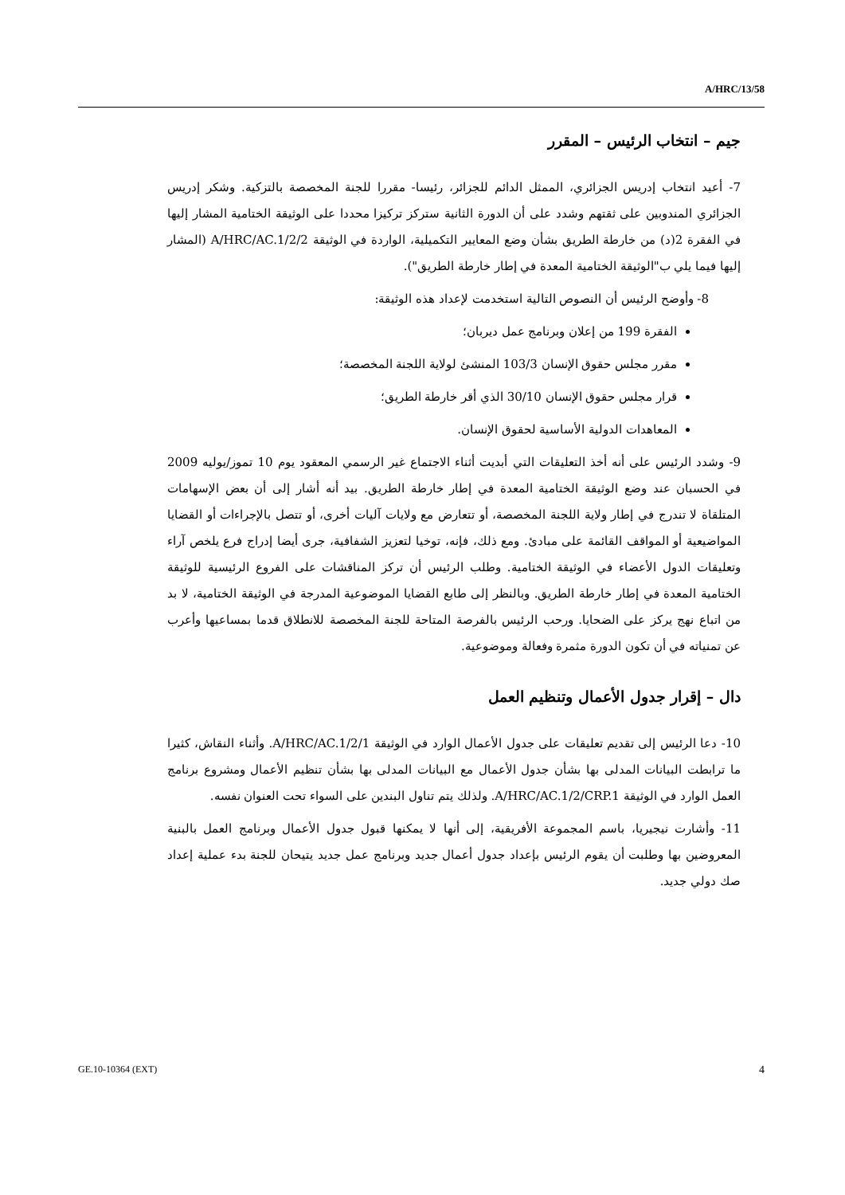A/HRC/13/58
جيم – انتخاب الرئيس – المقرر
7- أعيد انتخاب إدريس الجزائري، الممثل الدائم للجزائر، رئيسا- مقررا للجنة المخصصة بالتزكية. وشكر إدريس الجزائري المندوبين على ثقتهم وشدد على أن الدورة الثانية ستركز تركيزا محددا على الوثيقة الختامية المشار إليها في الفقرة 2(د) من خارطة الطريق بشأن وضع المعايير التكميلية، الواردة في الوثيقة A/HRC/AC.1/2/2 (المشار إليها فيما يلي ب"الوثيقة الختامية المعدة في إطار خارطة الطريق").
8- وأوضح الرئيس أن النصوص التالية استخدمت لإعداد هذه الوثيقة:
الفقرة 199 من إعلان وبرنامج عمل ديربان؛
مقرر مجلس حقوق الإنسان 103/3 المنشئ لولاية اللجنة المخصصة؛
قرار مجلس حقوق الإنسان 30/10 الذي أقر خارطة الطريق؛
المعاهدات الدولية الأساسية لحقوق الإنسان.
9- وشدد الرئيس على أنه أخذ التعليقات التي أبديت أثناء الاجتماع غير الرسمي المعقود يوم 10 تموز/يوليه 2009 في الحسبان عند وضع الوثيقة الختامية المعدة في إطار خارطة الطريق. بيد أنه أشار إلى أن بعض الإسهامات المتلقاة لا تندرج في إطار ولاية اللجنة المخصصة، أو تتعارض مع ولايات آليات أخرى، أو تتصل بالإجراءات أو القضايا المواضيعية أو المواقف القائمة على مبادئ. ومع ذلك، فإنه، توخيا لتعزيز الشفافية، جرى أيضا إدراج فرع يلخص آراء وتعليقات الدول الأعضاء في الوثيقة الختامية. وطلب الرئيس أن تركز المناقشات على الفروع الرئيسية للوثيقة الختامية المعدة في إطار خارطة الطريق. وبالنظر إلى طابع القضايا الموضوعية المدرجة في الوثيقة الختامية، لا بد من اتباع نهج يركز على الضحايا. ورحب الرئيس بالفرصة المتاحة للجنة المخصصة للانطلاق قدما بمساعيها وأعرب عن تمنياته في أن تكون الدورة مثمرة وفعالة وموضوعية.
دال – إقرار جدول الأعمال وتنظيم العمل
10- دعا الرئيس إلى تقديم تعليقات على جدول الأعمال الوارد في الوثيقة A/HRC/AC.1/2/1. وأثناء النقاش، كثيرا ما ترابطت البيانات المدلى بها بشأن جدول الأعمال مع البيانات المدلى بها بشأن تنظيم الأعمال ومشروع برنامج العمل الوارد في الوثيقة A/HRC/AC.1/2/CRP.1. ولذلك يتم تناول البندين على السواء تحت العنوان نفسه.
11- وأشارت نيجيريا، باسم المجموعة الأفريقية، إلى أنها لا يمكنها قبول جدول الأعمال وبرنامج العمل بالبنية المعروضين بها وطلبت أن يقوم الرئيس بإعداد جدول أعمال جديد وبرنامج عمل جديد يتيحان للجنة بدء عملية إعداد صك دولي جديد.
GE.10-10364 (EXT) 4